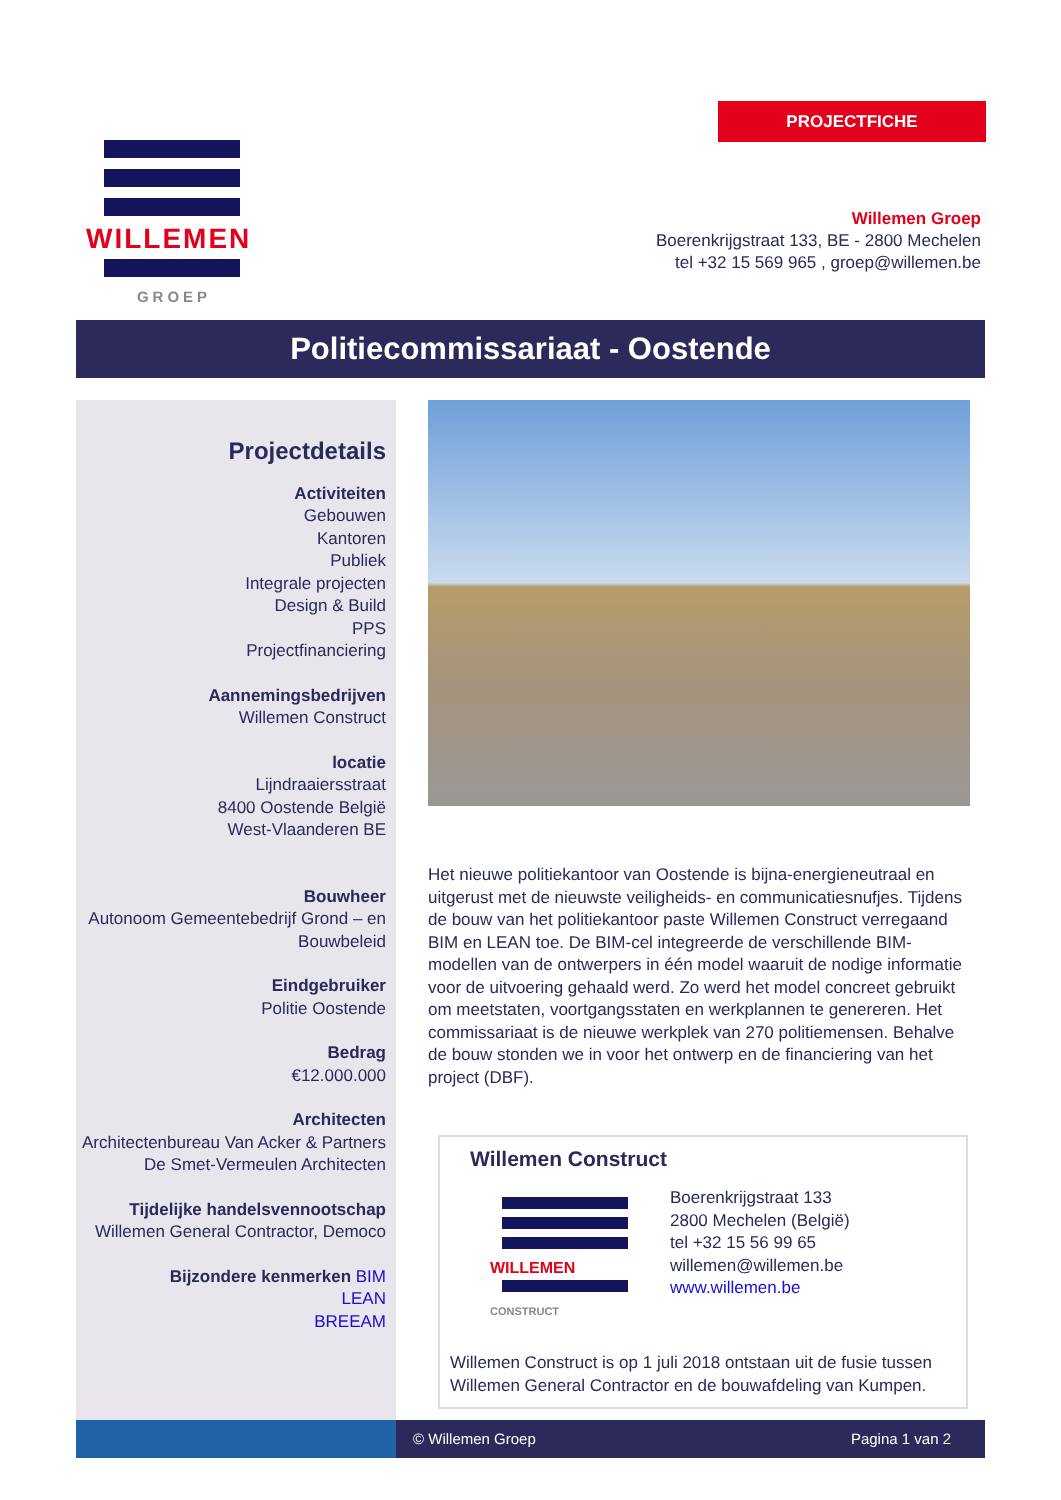WILLEMEN
GROEP
PROJECTFICHE
Willemen Groep
Boerenkrijgstraat 133, BE - 2800 Mechelen
tel +32 15 569 965 , groep@willemen.be
Politiecommissariaat - Oostende
Projectdetails
Activiteiten
Gebouwen
Kantoren
Publiek
Integrale projecten
Design & Build
PPS
Projectfinanciering
Aannemingsbedrijven
Willemen Construct
locatie
Lijndraaiersstraat
8400 Oostende België
West-Vlaanderen BE
Bouwheer
Autonoom Gemeentebedrijf Grond – en Bouwbeleid
Eindgebruiker
Politie Oostende
Bedrag
€12.000.000
Architecten
Architectenbureau Van Acker & Partners
De Smet-Vermeulen Architecten
Tijdelijke handelsvennootschap
Willemen General Contractor, Democo
Bijzondere kenmerken BIM
LEAN
BREEAM
Het nieuwe politiekantoor van Oostende is bijna-energieneutraal en uitgerust met de nieuwste veiligheids- en communicatiesnufjes. Tijdens de bouw van het politiekantoor paste Willemen Construct verregaand BIM en LEAN toe. De BIM-cel integreerde de verschillende BIM-modellen van de ontwerpers in één model waaruit de nodige informatie voor de uitvoering gehaald werd. Zo werd het model concreet gebruikt om meetstaten, voortgangsstaten en werkplannen te genereren. Het commissariaat is de nieuwe werkplek van 270 politiemensen. Behalve de bouw stonden we in voor het ontwerp en de financiering van het project (DBF).
Willemen Construct
WILLEMEN
CONSTRUCT
Boerenkrijgstraat 133
2800 Mechelen (België)
tel +32 15 56 99 65
willemen@willemen.be
www.willemen.be
Willemen Construct is op 1 juli 2018 ontstaan uit de fusie tussen Willemen General Contractor en de bouwafdeling van Kumpen.
© Willemen Groep Pagina 1 van 2